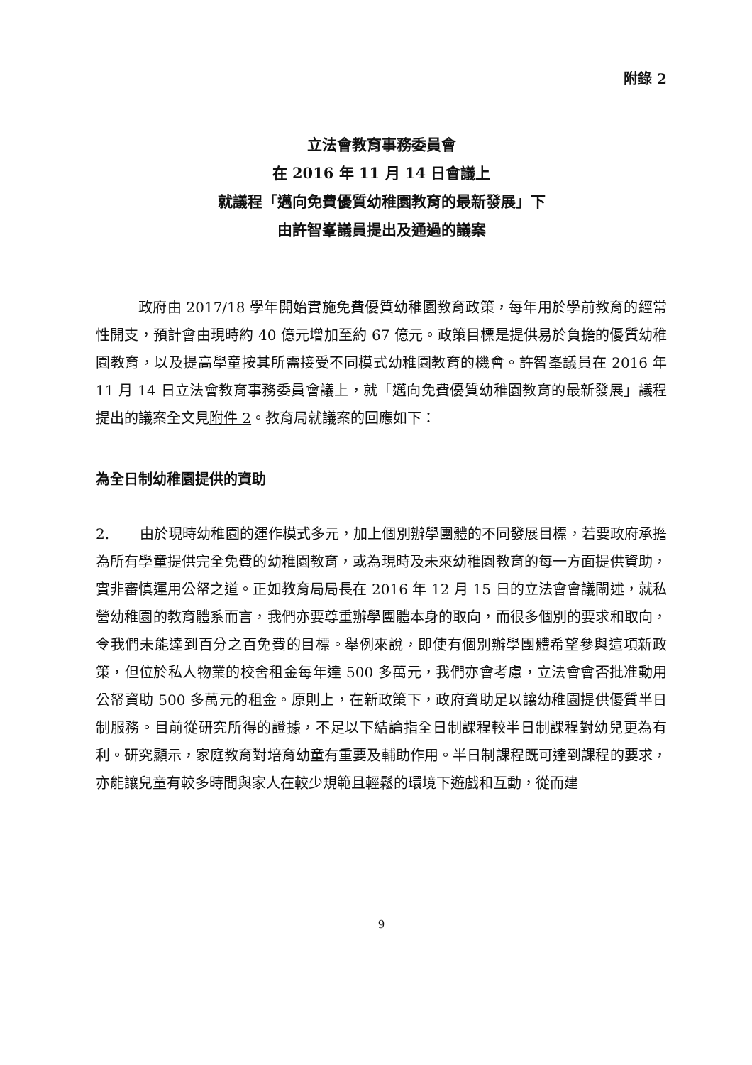附錄 2
立法會教育事務委員會
在 2016 年 11 月 14 日會議上
就議程「邁向免費優質幼稚園教育的最新發展」下
由許智峯議員提出及通過的議案
政府由 2017/18 學年開始實施免費優質幼稚園教育政策，每年用於學前教育的經常性開支，預計會由現時約 40 億元增加至約 67 億元。政策目標是提供易於負擔的優質幼稚園教育，以及提高學童按其所需接受不同模式幼稚園教育的機會。許智峯議員在 2016 年 11 月 14 日立法會教育事務委員會議上，就「邁向免費優質幼稚園教育的最新發展」議程提出的議案全文見附件 2。教育局就議案的回應如下：
為全日制幼稚園提供的資助
2. 由於現時幼稚園的運作模式多元，加上個別辦學團體的不同發展目標，若要政府承擔為所有學童提供完全免費的幼稚園教育，或為現時及未來幼稚園教育的每一方面提供資助，實非審慎運用公帑之道。正如教育局局長在 2016 年 12 月 15 日的立法會會議闡述，就私營幼稚園的教育體系而言，我們亦要尊重辦學團體本身的取向，而很多個別的要求和取向，令我們未能達到百分之百免費的目標。舉例來說，即使有個別辦學團體希望參與這項新政策，但位於私人物業的校舍租金每年達 500 多萬元，我們亦會考慮，立法會會否批准動用公帑資助 500 多萬元的租金。原則上，在新政策下，政府資助足以讓幼稚園提供優質半日制服務。目前從研究所得的證據，不足以下結論指全日制課程較半日制課程對幼兒更為有利。研究顯示，家庭教育對培育幼童有重要及輔助作用。半日制課程既可達到課程的要求，亦能讓兒童有較多時間與家人在較少規範且輕鬆的環境下遊戲和互動，從而建
9